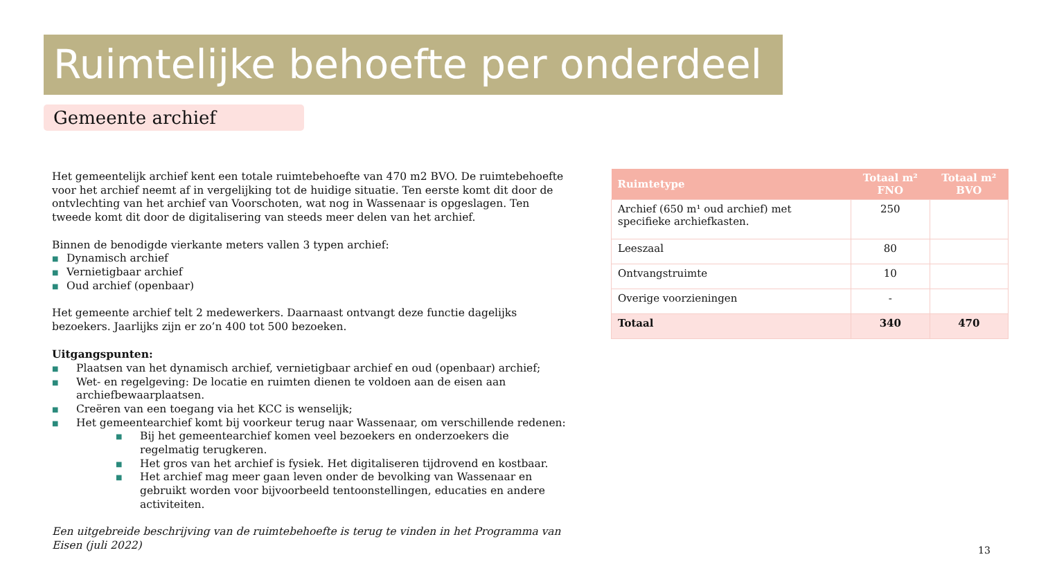Ruimtelijke behoefte per onderdeel
Gemeente archief
Het gemeentelijk archief kent een totale ruimtebehoefte van 470 m2 BVO. De ruimtebehoefte voor het archief neemt af in vergelijking tot de huidige situatie. Ten eerste komt dit door de ontvlechting van het archief van Voorschoten, wat nog in Wassenaar is opgeslagen. Ten tweede komt dit door de digitalisering van steeds meer delen van het archief.
Binnen de benodigde vierkante meters vallen 3 typen archief:
■ Dynamisch archief
■ Vernietigbaar archief
■ Oud archief (openbaar)
Het gemeente archief telt 2 medewerkers. Daarnaast ontvangt deze functie dagelijks bezoekers. Jaarlijks zijn er zo’n 400 tot 500 bezoeken.
Uitgangspunten:
■ Plaatsen van het dynamisch archief, vernietigbaar archief en oud (openbaar) archief;
■ Wet- en regelgeving: De locatie en ruimten dienen te voldoen aan de eisen aan archiefbewaarplaatsen.
■ Creëren van een toegang via het KCC is wenselijk;
■ Het gemeentearchief komt bij voorkeur terug naar Wassenaar, om verschillende redenen:
■ Bij het gemeentearchief komen veel bezoekers en onderzoekers die regelmatig terugkeren.
■ Het gros van het archief is fysiek. Het digitaliseren tijdrovend en kostbaar.
■ Het archief mag meer gaan leven onder de bevolking van Wassenaar en gebruikt worden voor bijvoorbeeld tentoonstellingen, educaties en andere activiteiten.
Een uitgebreide beschrijving van de ruimtebehoefte is terug te vinden in het Programma van Eisen (juli 2022)
| Ruimtetype | Totaal m² FNO | Totaal m² BVO |
| --- | --- | --- |
| Archief (650 m¹ oud archief) met specifieke archiefkasten. | 250 | |
| Leeszaal | 80 | |
| Ontvangstruimte | 10 | |
| Overige voorzieningen | - | |
| Totaal | 340 | 470 |
13